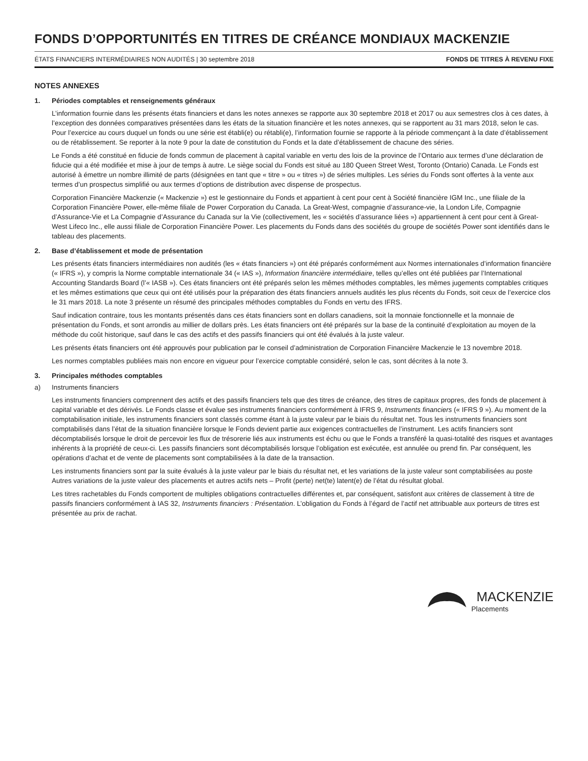FONDS D’OPPORTUNITÉS EN TITRES DE CRÉANCE MONDIAUX MACKENZIE
ÉTATS FINANCIERS INTERMÉDIAIRES NON AUDITÉS | 30 septembre 2018 FONDS DE TITRES À REVENU FIXE
NOTES ANNEXES
1. Périodes comptables et renseignements généraux
L’information fournie dans les présents états financiers et dans les notes annexes se rapporte aux 30 septembre 2018 et 2017 ou aux semestres clos à ces dates, à l’exception des données comparatives présentées dans les états de la situation financière et les notes annexes, qui se rapportent au 31 mars 2018, selon le cas. Pour l’exercice au cours duquel un fonds ou une série est établi(e) ou rétabli(e), l’information fournie se rapporte à la période commençant à la date d’établissement ou de rétablissement. Se reporter à la note 9 pour la date de constitution du Fonds et la date d’établissement de chacune des séries.
Le Fonds a été constitué en fiducie de fonds commun de placement à capital variable en vertu des lois de la province de l’Ontario aux termes d’une déclaration de fiducie qui a été modifiée et mise à jour de temps à autre. Le siège social du Fonds est situé au 180 Queen Street West, Toronto (Ontario) Canada. Le Fonds est autorisé à émettre un nombre illimité de parts (désignées en tant que « titre » ou « titres ») de séries multiples. Les séries du Fonds sont offertes à la vente aux termes d’un prospectus simplifié ou aux termes d’options de distribution avec dispense de prospectus.
Corporation Financière Mackenzie (« Mackenzie ») est le gestionnaire du Fonds et appartient à cent pour cent à Société financière IGM Inc., une filiale de la Corporation Financière Power, elle-même filiale de Power Corporation du Canada. La Great-West, compagnie d’assurance-vie, la London Life, Compagnie d’Assurance-Vie et La Compagnie d’Assurance du Canada sur la Vie (collectivement, les « sociétés d’assurance liées ») appartiennent à cent pour cent à Great-West Lifeco Inc., elle aussi filiale de Corporation Financière Power. Les placements du Fonds dans des sociétés du groupe de sociétés Power sont identifiés dans le tableau des placements.
2. Base d’établissement et mode de présentation
Les présents états financiers intermédiaires non audités (les « états financiers ») ont été préparés conformément aux Normes internationales d’information financière (« IFRS »), y compris la Norme comptable internationale 34 (« IAS »), Information financière intermédiaire, telles qu’elles ont été publiées par l’International Accounting Standards Board (l’« IASB »). Ces états financiers ont été préparés selon les mêmes méthodes comptables, les mêmes jugements comptables critiques et les mêmes estimations que ceux qui ont été utilisés pour la préparation des états financiers annuels audités les plus récents du Fonds, soit ceux de l’exercice clos le 31 mars 2018. La note 3 présente un résumé des principales méthodes comptables du Fonds en vertu des IFRS.
Sauf indication contraire, tous les montants présentés dans ces états financiers sont en dollars canadiens, soit la monnaie fonctionnelle et la monnaie de présentation du Fonds, et sont arrondis au millier de dollars près. Les états financiers ont été préparés sur la base de la continuité d’exploitation au moyen de la méthode du coût historique, sauf dans le cas des actifs et des passifs financiers qui ont été évalués à la juste valeur.
Les présents états financiers ont été approuvés pour publication par le conseil d’administration de Corporation Financière Mackenzie le 13 novembre 2018.
Les normes comptables publiées mais non encore en vigueur pour l’exercice comptable considéré, selon le cas, sont décrites à la note 3.
3. Principales méthodes comptables
a) Instruments financiers
Les instruments financiers comprennent des actifs et des passifs financiers tels que des titres de créance, des titres de capitaux propres, des fonds de placement à capital variable et des dérivés. Le Fonds classe et évalue ses instruments financiers conformément à IFRS 9, Instruments financiers (« IFRS 9 »). Au moment de la comptabilisation initiale, les instruments financiers sont classés comme étant à la juste valeur par le biais du résultat net. Tous les instruments financiers sont comptabilisés dans l’état de la situation financière lorsque le Fonds devient partie aux exigences contractuelles de l’instrument. Les actifs financiers sont décomptabilisés lorsque le droit de percevoir les flux de trésorerie liés aux instruments est échu ou que le Fonds a transféré la quasi-totalité des risques et avantages inhérents à la propriété de ceux-ci. Les passifs financiers sont décomptabilisés lorsque l’obligation est exécutée, est annulée ou prend fin. Par conséquent, les opérations d’achat et de vente de placements sont comptabilisées à la date de la transaction.
Les instruments financiers sont par la suite évalués à la juste valeur par le biais du résultat net, et les variations de la juste valeur sont comptabilisées au poste Autres variations de la juste valeur des placements et autres actifs nets – Profit (perte) net(te) latent(e) de l’état du résultat global.
Les titres rachetables du Fonds comportent de multiples obligations contractuelles différentes et, par conséquent, satisfont aux critères de classement à titre de passifs financiers conformément à IAS 32, Instruments financiers : Présentation. L’obligation du Fonds à l’égard de l’actif net attribuable aux porteurs de titres est présentée au prix de rachat.
MACKENZIE
Placements